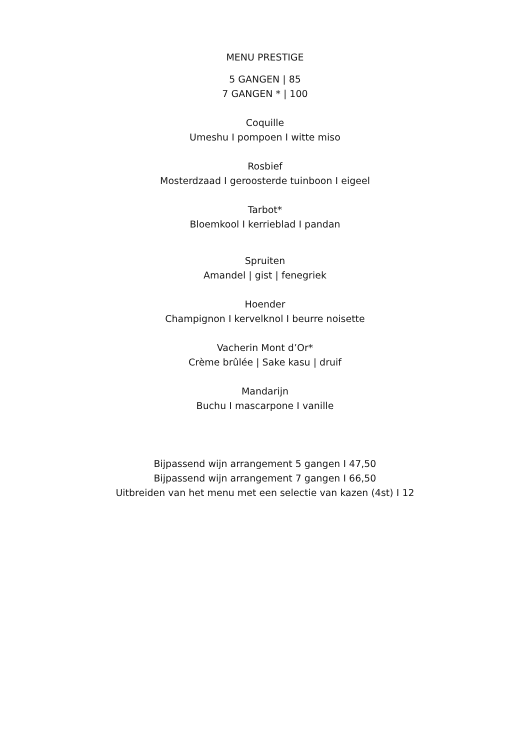MENU PRESTIGE
5 GANGEN | 85
7 GANGEN * | 100
Coquille
Umeshu I pompoen I witte miso
Rosbief
Mosterdzaad I geroosterde tuinboon I eigeel
Tarbot*
Bloemkool I kerrieblad I pandan
Spruiten
Amandel | gist | fenegriek
Hoender
Champignon I kervelknol I beurre noisette
Vacherin Mont d’Or*
Crème brûlée | Sake kasu | druif
Mandarijn
Buchu I mascarpone I vanille
Bijpassend wijn arrangement 5 gangen I 47,50
Bijpassend wijn arrangement 7 gangen I 66,50
Uitbreiden van het menu met een selectie van kazen (4st) I 12